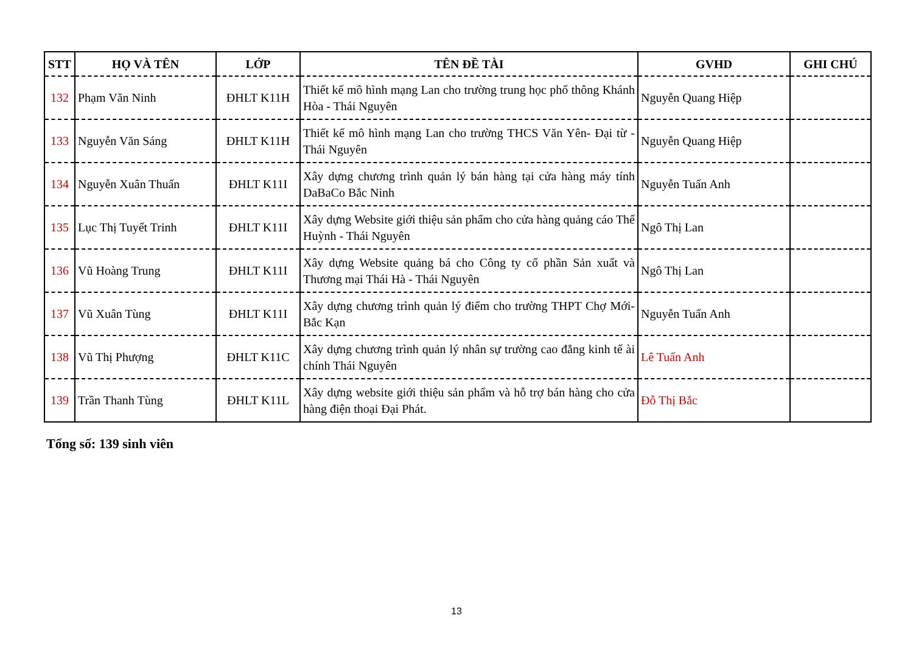| STT | HỌ VÀ TÊN | LỚP | TÊN ĐỀ TÀI | GVHD | GHI CHÚ |
| --- | --- | --- | --- | --- | --- |
| 132 | Phạm Văn Ninh | ĐHLT K11H | Thiết kế mô hình mạng Lan cho trường trung học phổ thông Khánh Hòa - Thái Nguyên | Nguyễn Quang Hiệp | |
| 133 | Nguyễn Văn Sáng | ĐHLT K11H | Thiết kế mô hình mạng Lan cho trường THCS Văn Yên- Đại từ - Thái Nguyên | Nguyễn Quang Hiệp | |
| 134 | Nguyễn Xuân Thuấn | ĐHLT K11I | Xây dựng chương trình quản lý bán hàng tại cửa hàng máy tính DaBaCo Bắc Ninh | Nguyễn Tuấn Anh | |
| 135 | Lục Thị Tuyết Trinh | ĐHLT K11I | Xây dựng Website giới thiệu sản phẩm cho cửa hàng quảng cáo Thế Huỳnh - Thái Nguyên | Ngô Thị Lan | |
| 136 | Vũ Hoàng Trung | ĐHLT K11I | Xây dựng Website quảng bá cho Công ty cổ phần Sản xuất và Thương mại Thái Hà - Thái Nguyên | Ngô Thị Lan | |
| 137 | Vũ Xuân Tùng | ĐHLT K11I | Xây dựng chương trình quản lý điểm cho trường THPT Chợ Mới- Bắc Kạn | Nguyễn Tuấn Anh | |
| 138 | Vũ Thị Phượng | ĐHLT K11C | Xây dựng chương trình quản lý nhân sự trường cao đẳng kinh tế ài chính Thái Nguyên | Lê Tuấn Anh | |
| 139 | Trần Thanh Tùng | ĐHLT K11L | Xây dựng website giới thiệu sản phẩm và hỗ trợ bán hàng cho cửa hàng điện thoại Đại Phát. | Đỗ Thị Bắc | |
Tổng số: 139 sinh viên
13